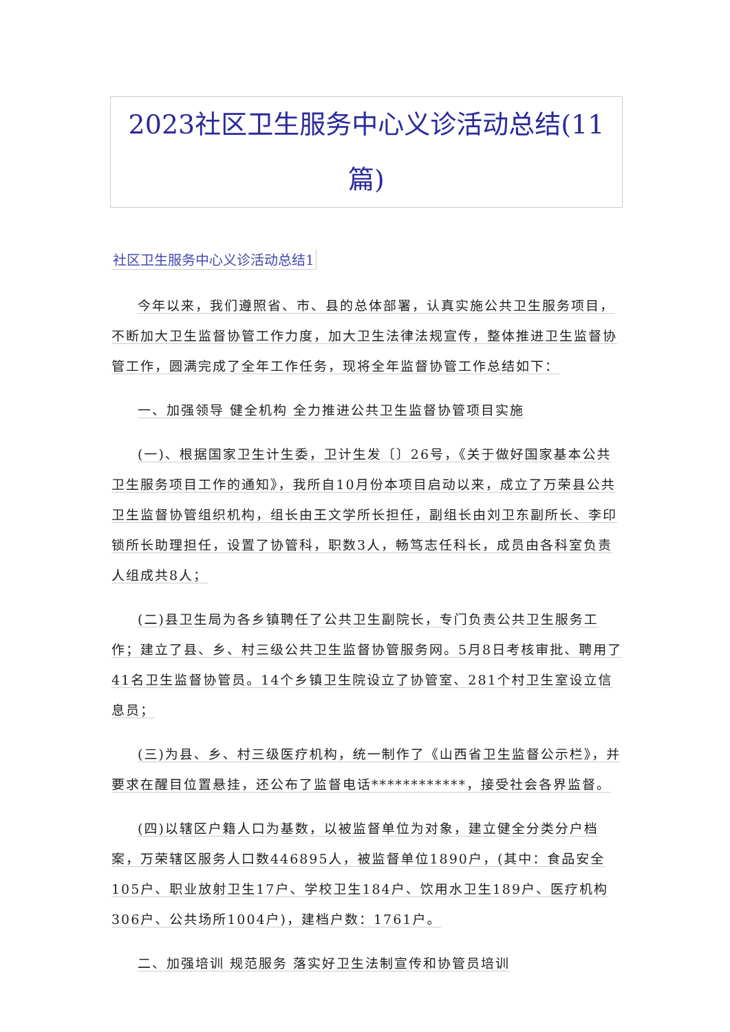2023社区卫生服务中心义诊活动总结(11篇)
社区卫生服务中心义诊活动总结1
今年以来，我们遵照省、市、县的总体部署，认真实施公共卫生服务项目，不断加大卫生监督协管工作力度，加大卫生法律法规宣传，整体推进卫生监督协管工作，圆满完成了全年工作任务，现将全年监督协管工作总结如下：
一、加强领导 健全机构 全力推进公共卫生监督协管项目实施
(一)、根据国家卫生计生委，卫计生发〔〕26号，《关于做好国家基本公共卫生服务项目工作的通知》，我所自10月份本项目启动以来，成立了万荣县公共卫生监督协管组织机构，组长由王文学所长担任，副组长由刘卫东副所长、李印锁所长助理担任，设置了协管科，职数3人，畅笃志任科长，成员由各科室负责人组成共8人；
(二)县卫生局为各乡镇聘任了公共卫生副院长，专门负责公共卫生服务工作；建立了县、乡、村三级公共卫生监督协管服务网。5月8日考核审批、聘用了41名卫生监督协管员。14个乡镇卫生院设立了协管室、281个村卫生室设立信息员；
(三)为县、乡、村三级医疗机构，统一制作了《山西省卫生监督公示栏》，并要求在醒目位置悬挂，还公布了监督电话************，接受社会各界监督。
(四)以辖区户籍人口为基数，以被监督单位为对象，建立健全分类分户档案，万荣辖区服务人口数446895人，被监督单位1890户，(其中：食品安全105户、职业放射卫生17户、学校卫生184户、饮用水卫生189户、医疗机构306户、公共场所1004户)，建档户数：1761户。
二、加强培训 规范服务 落实好卫生法制宣传和协管员培训